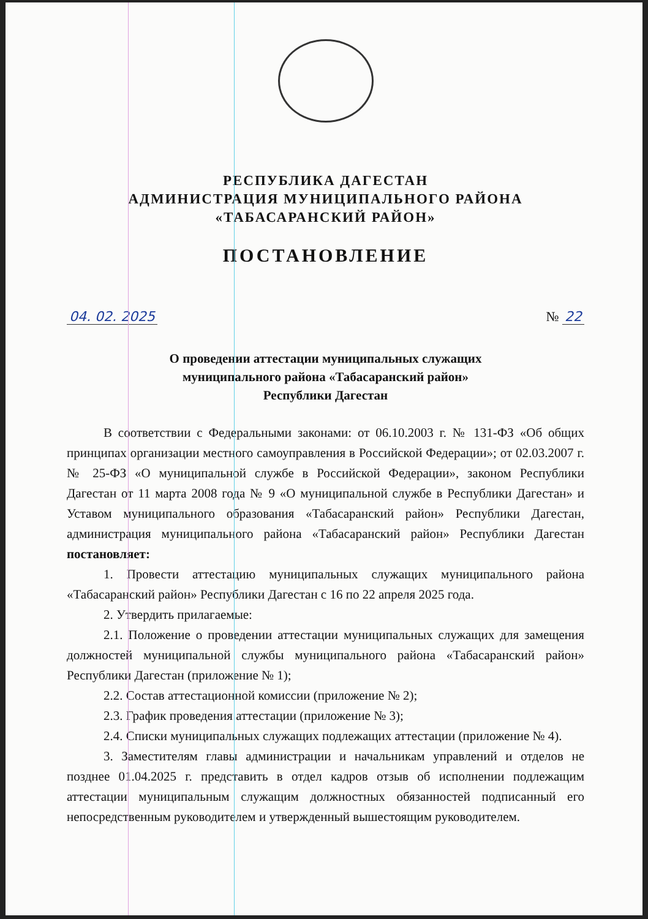РЕСПУБЛИКА ДАГЕСТАН
АДМИНИСТРАЦИЯ МУНИЦИПАЛЬНОГО РАЙОНА
«ТАБАСАРАНСКИЙ РАЙОН»
ПОСТАНОВЛЕНИЕ
04. 02. 2025 № 22
О проведении аттестации муниципальных служащих
муниципального района «Табасаранский район»
Республики Дагестан
В соответствии с Федеральными законами: от 06.10.2003 г. № 131-ФЗ «Об общих принципах организации местного самоуправления в Российской Федерации»; от 02.03.2007 г. № 25-ФЗ «О муниципальной службе в Российской Федерации», законом Республики Дагестан от 11 марта 2008 года № 9 «О муниципальной службе в Республики Дагестан» и Уставом муниципального образования «Табасаранский район» Республики Дагестан, администрация муниципального района «Табасаранский район» Республики Дагестан постановляет:
1. Провести аттестацию муниципальных служащих муниципального района «Табасаранский район» Республики Дагестан с 16 по 22 апреля 2025 года.
2. Утвердить прилагаемые:
2.1. Положение о проведении аттестации муниципальных служащих для замещения должностей муниципальной службы муниципального района «Табасаранский район» Республики Дагестан (приложение № 1);
2.2. Состав аттестационной комиссии (приложение № 2);
2.3. График проведения аттестации (приложение № 3);
2.4. Списки муниципальных служащих подлежащих аттестации (приложение № 4).
3. Заместителям главы администрации и начальникам управлений и отделов не позднее 01.04.2025 г. представить в отдел кадров отзыв об исполнении подлежащим аттестации муниципальным служащим должностных обязанностей подписанный его непосредственным руководителем и утвержденный вышестоящим руководителем.